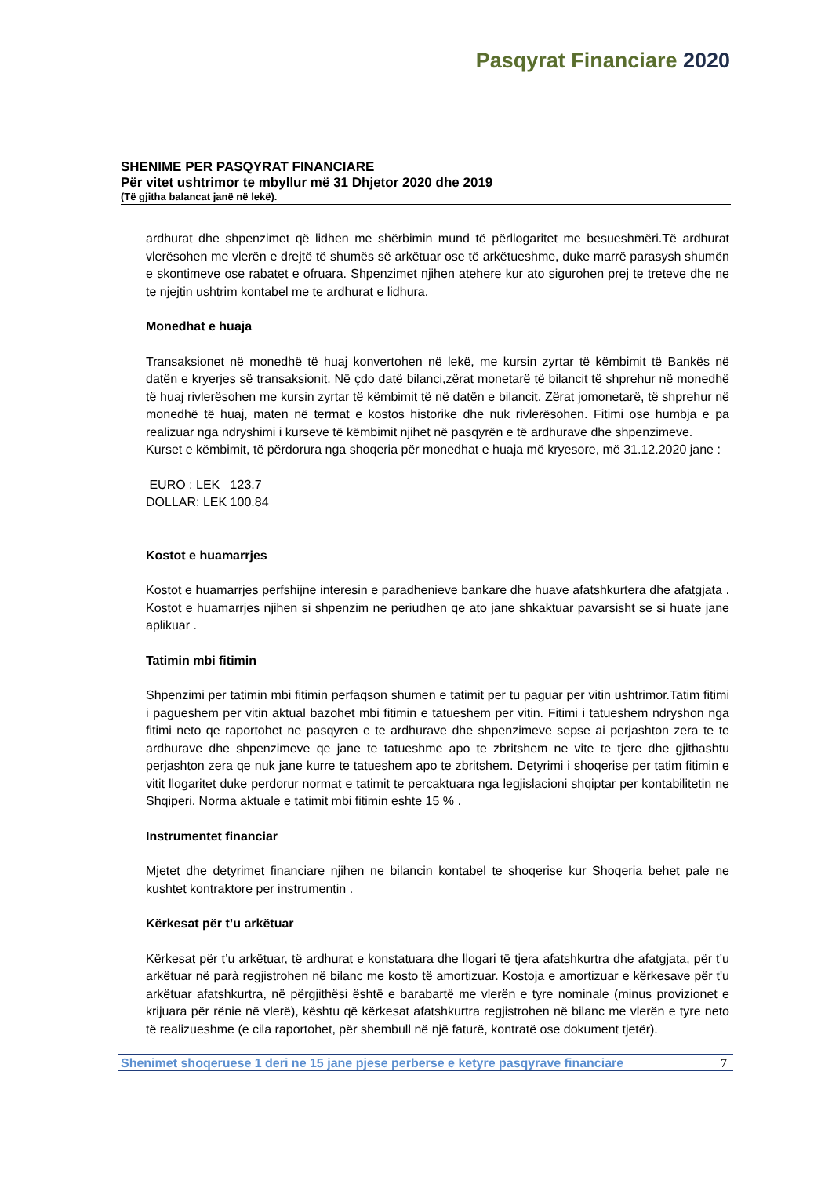Pasqyrat Financiare 2020
SHENIME PER PASQYRAT FINANCIARE
Për vitet ushtrimor te mbyllur më 31 Dhjetor 2020 dhe 2019
(Të gjitha balancat janë në lekë).
ardhurat dhe shpenzimet që lidhen me shërbimin mund të përllogaritet me besueshmëri.Të ardhurat vlerësohen me vlerën e drejtë të shumës së arkëtuar ose të arkëtueshme, duke marrë parasysh shumën e skontimeve ose rabatet e ofruara. Shpenzimet njihen atehere kur ato sigurohen prej te treteve dhe ne te njejtin ushtrim kontabel me te ardhurat e lidhura.
Monedhat e huaja
Transaksionet në monedhë të huaj konvertohen në lekë, me kursin zyrtar të këmbimit të Bankës në datën e kryerjes së transaksionit. Në çdo datë bilanci,zërat monetarë të bilancit të shprehur në monedhë të huaj rivlerësohen me kursin zyrtar të këmbimit të në datën e bilancit. Zërat jomonetarë, të shprehur në monedhë të huaj, maten në termat e kostos historike dhe nuk rivlerësohen. Fitimi ose humbja e pa realizuar nga ndryshimi i kurseve të këmbimit njihet në pasqyrën e të ardhurave dhe shpenzimeve.
Kurset e këmbimit, të përdorura nga shoqeria për monedhat e huaja më kryesore, më 31.12.2020 jane :
EURO : LEK 123.7
DOLLAR: LEK 100.84
Kostot e huamarrjes
Kostot e huamarrjes perfshijne interesin e paradhenieve bankare dhe huave afatshkurtera dhe afatgjata . Kostot e huamarrjes njihen si shpenzim ne periudhen qe ato jane shkaktuar pavarsisht se si huate jane aplikuar .
Tatimin mbi fitimin
Shpenzimi per tatimin mbi fitimin perfaqson shumen e tatimit per tu paguar per vitin ushtrimor.Tatim fitimi i pagueshem per vitin aktual bazohet mbi fitimin e tatueshem per vitin. Fitimi i tatueshem ndryshon nga fitimi neto qe raportohet ne pasqyren e te ardhurave dhe shpenzimeve sepse ai perjashton zera te te ardhurave dhe shpenzimeve qe jane te tatueshme apo te zbritshem ne vite te tjere dhe gjithashtu perjashton zera qe nuk jane kurre te tatueshem apo te zbritshem. Detyrimi i shoqerise per tatim fitimin e vitit llogaritet duke perdorur normat e tatimit te percaktuara nga legjislacioni shqiptar per kontabilitetin ne Shqiperi. Norma aktuale e tatimit mbi fitimin eshte 15 % .
Instrumentet financiar
Mjetet dhe detyrimet financiare njihen ne bilancin kontabel te shoqerise kur Shoqeria behet pale ne kushtet kontraktore per instrumentin .
Kërkesat për t’u arkëtuar
Kërkesat për t’u arkëtuar, të ardhurat e konstatuara dhe llogari të tjera afatshkurtra dhe afatgjata, për t’u arkëtuar në parà regjistrohen në bilanc me kosto të amortizuar. Kostoja e amortizuar e kërkesave për t'u arkëtuar afatshkurtra, në përgjithësi është e barabartë me vlerën e tyre nominale (minus provizionet e krijuara për rënie në vlerë), kështu që kërkesat afatshkurtra regjistrohen në bilanc me vlerën e tyre neto të realizueshme (e cila raportohet, për shembull në një faturë, kontratë ose dokument tjetër).
Shenimet shoqeruese 1 deri ne 15 jane pjese perberse e ketyre pasqyrave financiare 7